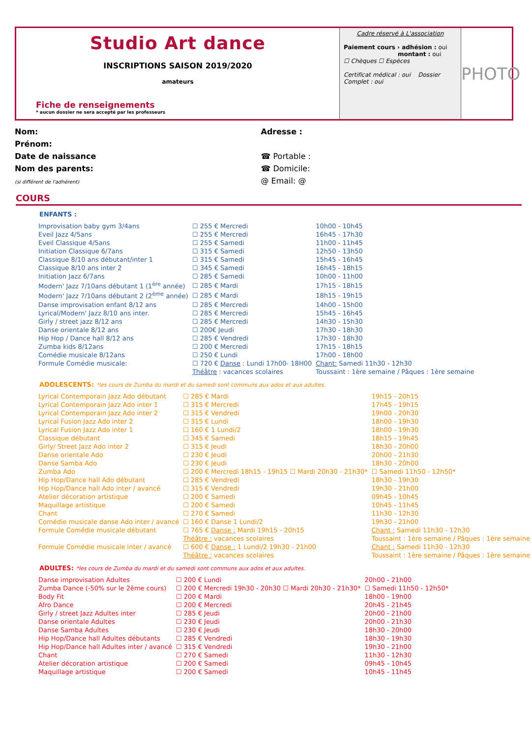Studio Art dance
INSCRIPTIONS SAISON 2019/2020
amateurs
Fiche de renseignements
* aucun dossier ne sera accepté par les professeurs
Cadre réservé à L'association
Paiement cours › adhésion : oui
montant : oui
☐ Chèques ☐ Espèces
Certificat médical : oui Dossier Complet : oui
PHOTO
Nom:
Prénom:
Date de naissance
Nom des parents:
(si différent de l'adhérent)
Adresse :
☎ Portable :
☎ Domicile:
@ Email: @
COURS
ENFANTS :
| Improvisation baby gym 3/4ans | ☐ 255 € Mercredi | 10h00 - 10h45 |
| Eveil Jazz 4/5ans | ☐ 255 € Mercredi | 16h45 - 17h30 |
| Eveil Classique 4/5ans | ☐ 255 € Samedi | 11h00 - 11h45 |
| Initiation Classique 6/7ans | ☐ 315 € Samedi | 12h50 - 13h50 |
| Classique 8/10 ans débutant/inter 1 | ☐ 315 € Samedi | 15h45 - 16h45 |
| Classique 8/10 ans inter 2 | ☐ 345 € Samedi | 16h45 - 18h15 |
| Initiation Jazz 6/7ans | ☐ 285 € Samedi | 10h00 - 11h00 |
| Modern' Jazz 7/10ans débutant 1 (1<sup>ère</sup> année) | ☐ 285 € Mardi | 17h15 - 18h15 |
| Modern' Jazz 7/10ans débutant 2 (2<sup>ème</sup> année) | ☐ 285 € Mardi | 18h15 - 19h15 |
| Danse improvisation enfant 8/12 ans | ☐ 285 € Mercredi | 14h00 - 15h00 |
| Lyrical/Modern' Jazz 8/10 ans inter. | ☐ 285 € Mercredi | 15h45 - 16h45 |
| Girly / street jazz 8/12 ans | ☐ 285 € Mercredi | 14h30 - 15h30 |
| Danse orientale 8/12 ans | ☐ 200€ Jeudi | 17h30 - 18h30 |
| Hip Hop / Dance hall 8/12 ans | ☐ 285 € Vendredi | 17h30 - 18h30 |
| Zumba kids 8/12ans | ☐ 200 € Mercredi | 17h15 - 18h15 |
| Comédie musicale 8/12ans | ☐ 250 € Lundi | 17h00 - 18h00 |
| Formule Comédie musicale: | ☐ 720 € Danse : Lundi 17h00- 18H00 | Chant: Samedi 11h30 - 12h30 |
| | Théâtre : vacances scolaires | Toussaint : 1ère semaine / Pâques : 1ère semaine |
ADOLESCENTS: *les cours de Zumba du mardi et du samedi sont communs aux ados et aux adultes.
| Lyrical Contemporain Jazz Ado débutant | ☐ 285 € Mardi | 19h15 - 20h15 |
| Lyrical Contemporain Jazz Ado inter 1 | ☐ 315 € Mercredi | 17h45 - 19h15 |
| Lyrical Contemporain Jazz Ado inter 2 | ☐ 315 € Vendredi | 19h00 - 20h30 |
| Lyrical Fusion Jazz Ado inter 2 | ☐ 315 € Lundi | 18h00 - 19h30 |
| Lyrical Fusion Jazz Ado inter 1 | ☐ 160 € 1 Lundi/2 | 18h00 - 19h30 |
| Classique débutant | ☐ 345 € Samedi | 18h15 - 19h45 |
| Girly/ Street Jazz Ado inter 2 | ☐ 315 € Jeudi | 18h30 - 20h00 |
| Danse orientale Ado | ☐ 230 € Jeudi | 20h00 - 21h30 |
| Danse Samba Ado | ☐ 230 € Jeudi | 18h30 - 20h00 |
| Zumba Ado | ☐ 200 € Mercredi 18h15 - 19h15 ☐ Mardi 20h30 - 21h30* | ☐ Samedi 11h50 - 12h50* |
| Hip Hop/Dance hall Ado débutant | ☐ 285 € Vendredi | 18h30 - 19h30 |
| Hip Hop/Dance hall Ado inter / avancé | ☐ 315 € Vendredi | 19h30 - 21h00 |
| Atelier décoration artistique | ☐ 200 € Samedi | 09h45 - 10h45 |
| Maquillage artistique | ☐ 200 € Samedi | 10h45 - 11h45 |
| Chant | ☐ 270 € Samedi | 11h30 - 12h30 |
| Comédie musicale danse Ado inter / avancé | ☐ 160 € Danse 1 Lundi/2 | 19h30 - 21h00 |
| Formule Comédie musicale débutant | ☐ 765 € Danse : Mardi 19h15 - 20h15 | Chant : Samedi 11h30 - 12h30 |
| | Théâtre : vacances scolaires | Toussaint : 1ère semaine / Pâques : 1ère semaine |
| Formule Comédie musicale inter / avancé | ☐ 600 € Danse : 1 Lundi/2 19h30 - 21h00 | Chant : Samedi 11h30 - 12h30 |
| | Théâtre : vacances scolaires | Toussaint : 1ère semaine / Pâques : 1ère semaine |
ADULTES: *les cours de Zumba du mardi et du samedi sont communs aux ados et aux adultes.
| Danse improvisation Adultes | ☐ 200 € Lundi | 20h00 - 21h00 |
| Zumba Dance (-50% sur le 2ème cours) | ☐ 200 € Mercredi 19h30 - 20h30 ☐ Mardi 20h30 - 21h30* | ☐ Samedi 11h50 - 12h50* |
| Body Fit | ☐ 200 € Mardi | 18h00 - 19h00 |
| Afro Dance | ☐ 200 € Mercredi | 20h45 - 21h45 |
| Girly / street Jazz Adultes inter | ☐ 285 € Jeudi | 20h00 - 21h00 |
| Danse orientale Adultes | ☐ 230 € Jeudi | 20h00 - 21h30 |
| Danse Samba Adultes | ☐ 230 € Jeudi | 18h30 - 20h00 |
| Hip Hop/Dance hall Adultes débutants | ☐ 285 € Vendredi | 18h30 - 19h30 |
| Hip Hop/Dance hall Adultes inter / avancé | ☐ 315 € Vendredi | 19h30 - 21h00 |
| Chant | ☐ 270 € Samedi | 11h30 - 12h30 |
| Atelier décoration artistique | ☐ 200 € Samedi | 09h45 - 10h45 |
| Maquillage artistique | ☐ 200 € Samedi | 10h45 - 11h45 |